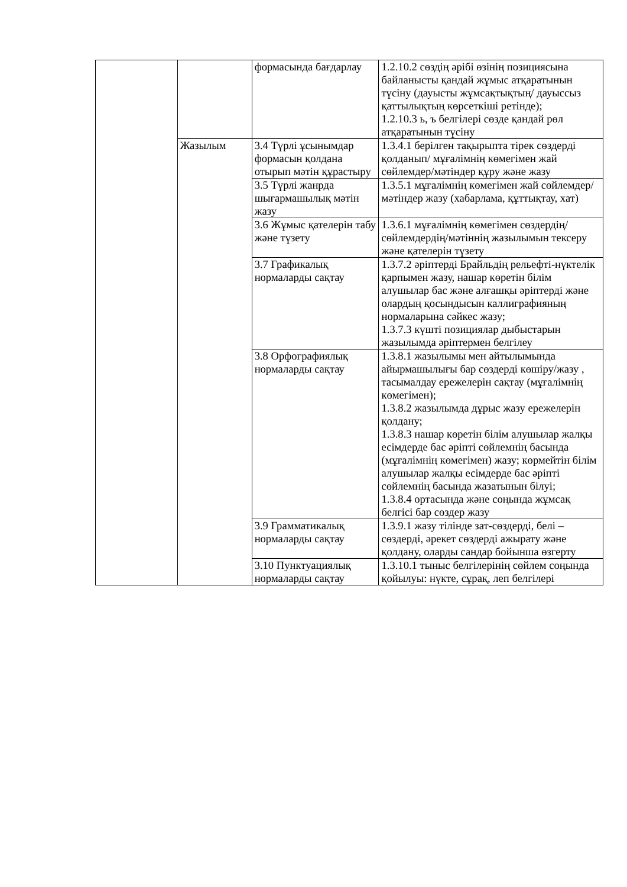| | | формасында бағдарлау | 1.2.10.2 сөздің әрібі өзінің позициясына байланысты қандай жұмыс атқаратынын түсіну (дауысты жұмсақтықтың/ дауыссыз қаттылықтың көрсеткіші ретінде); 1.2.10.3 ь, ъ белгілері сөзде қандай рөл атқаратынын түсіну |
| | Жазылым | 3.4 Түрлі ұсынымдар формасын қолдана отырып мәтін құрастыру | 1.3.4.1 берілген тақырыпта тірек сөздерді қолданып/ мұғалімнің көмегімен жай сөйлемдер/мәтіндер құру және жазу |
| | | 3.5 Түрлі жанрда шығармашылық мәтін жазу | 1.3.5.1 мұғалімнің көмегімен жай сөйлемдер/мәтіндер жазу (хабарлама, құттықтау, хат) |
| | | 3.6 Жұмыс қателерін табу және түзету | 1.3.6.1 мұғалімнің көмегімен сөздердің/сөйлемдердің/мәтіннің жазылымын тексеру және қателерін түзету |
| | | 3.7 Графикалық нормаларды сақтау | 1.3.7.2 әріптерді Брайльдің рельефті-нүктелік қарпымен жазу, нашар көретін білім алушылар бас және алғашқы әріптерді және олардың қосындысын каллиграфияның нормаларына сәйкес жазу; 1.3.7.3 күшті позициялар дыбыстарын жазылымда әріптермен белгілеу |
| | | 3.8 Орфографиялық нормаларды сақтау | 1.3.8.1 жазылымы мен айтылымында айырмашылығы бар сөздерді көшіру/жазу , тасымалдау ережелерін сақтау (мұғалімнің көмегімен); 1.3.8.2 жазылымда дұрыс жазу ережелерін қолдану; 1.3.8.3 нашар көретін білім алушылар жалқы есімдерде бас әріпті сөйлемнің басында (мұғалімнің көмегімен) жазу; көрмейтін білім алушылар жалқы есімдерде бас әріпті сөйлемнің басында жазатынын білуі; 1.3.8.4 ортасында және соңында жұмсақ белгісі бар сөздер жазу |
| | | 3.9 Грамматикалық нормаларды сақтау | 1.3.9.1 жазу тілінде зат-сөздерді, белі – сөздерді, әрекет сөздерді ажырату және қолдану, оларды сандар бойынша өзгерту |
| | | 3.10 Пунктуациялық нормаларды сақтау | 1.3.10.1 тыныс белгілерінің сөйлем соңында қойылуы: нүкте, сұрақ, леп белгілері |